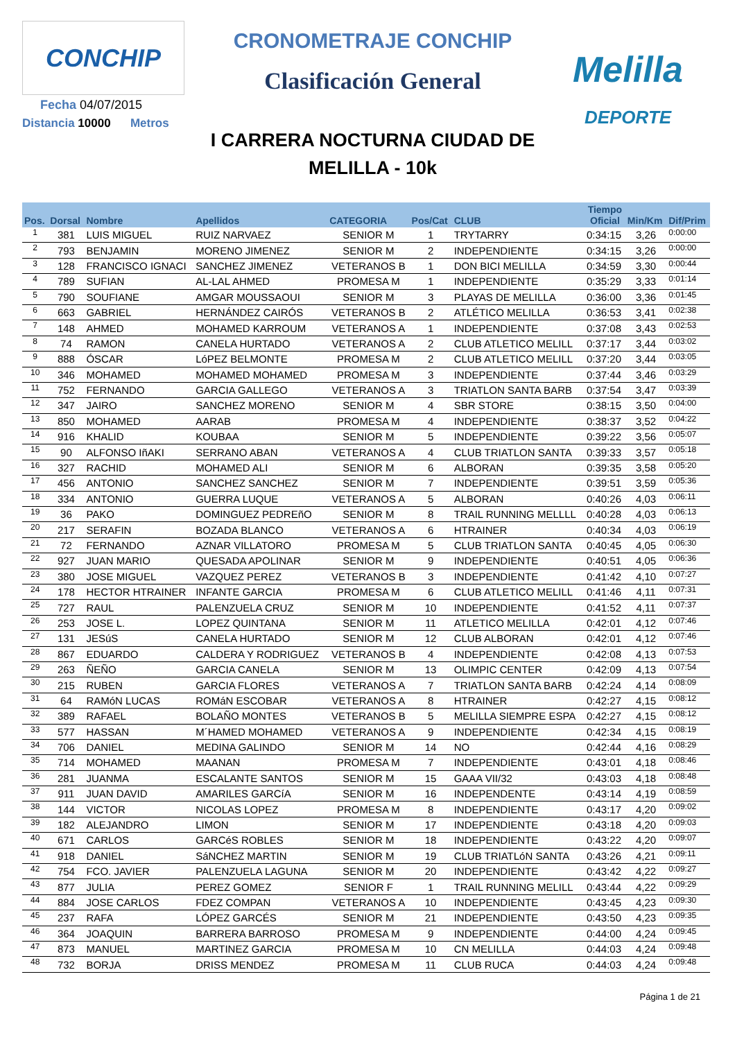CONCHIP
Fecha 04/07/2015
Distancia 10000 Metros
CRONOMETRAJE CONCHIP
Clasificación General
I CARRERA NOCTURNA CIUDAD DE
MELILLA - 10k
Melilla
DEPORTE
| Pos. | Dorsal | Nombre | Apellidos | CATEGORIA | Pos/Cat | CLUB | Tiempo Oficial | Min/Km | Dif/Prim |
| --- | --- | --- | --- | --- | --- | --- | --- | --- | --- |
| 1 | 381 | LUIS MIGUEL | RUIZ NARVAEZ | SENIOR M | 1 | TRYTARRY | 0:34:15 | 3,26 | 0:00:00 |
| 2 | 793 | BENJAMIN | MORENO JIMENEZ | SENIOR M | 2 | INDEPENDIENTE | 0:34:15 | 3,26 | 0:00:00 |
| 3 | 128 | FRANCISCO IGNACI | SANCHEZ JIMENEZ | VETERANOS B | 1 | DON BICI MELILLA | 0:34:59 | 3,30 | 0:00:44 |
| 4 | 789 | SUFIAN | AL-LAL AHMED | PROMESA M | 1 | INDEPENDIENTE | 0:35:29 | 3,33 | 0:01:14 |
| 5 | 790 | SOUFIANE | AMGAR MOUSSAOUI | SENIOR M | 3 | PLAYAS DE MELILLA | 0:36:00 | 3,36 | 0:01:45 |
| 6 | 663 | GABRIEL | HERNÁNDEZ CAIRÓS | VETERANOS B | 2 | ATLÉTICO MELILLA | 0:36:53 | 3,41 | 0:02:38 |
| 7 | 148 | AHMED | MOHAMED KARROUM | VETERANOS A | 1 | INDEPENDIENTE | 0:37:08 | 3,43 | 0:02:53 |
| 8 | 74 | RAMON | CANELA HURTADO | VETERANOS A | 2 | CLUB ATLETICO MELILL | 0:37:17 | 3,44 | 0:03:02 |
| 9 | 888 | ÓSCAR | LóPEZ BELMONTE | PROMESA M | 2 | CLUB ATLETICO MELILL | 0:37:20 | 3,44 | 0:03:05 |
| 10 | 346 | MOHAMED | MOHAMED MOHAMED | PROMESA M | 3 | INDEPENDIENTE | 0:37:44 | 3,46 | 0:03:29 |
| 11 | 752 | FERNANDO | GARCIA GALLEGO | VETERANOS A | 3 | TRIATLON SANTA BARB | 0:37:54 | 3,47 | 0:03:39 |
| 12 | 347 | JAIRO | SANCHEZ MORENO | SENIOR M | 4 | SBR STORE | 0:38:15 | 3,50 | 0:04:00 |
| 13 | 850 | MOHAMED | AARAB | PROMESA M | 4 | INDEPENDIENTE | 0:38:37 | 3,52 | 0:04:22 |
| 14 | 916 | KHALID | KOUBAA | SENIOR M | 5 | INDEPENDIENTE | 0:39:22 | 3,56 | 0:05:07 |
| 15 | 90 | ALFONSO IñAKI | SERRANO ABAN | VETERANOS A | 4 | CLUB TRIATLON SANTA | 0:39:33 | 3,57 | 0:05:18 |
| 16 | 327 | RACHID | MOHAMED ALI | SENIOR M | 6 | ALBORAN | 0:39:35 | 3,58 | 0:05:20 |
| 17 | 456 | ANTONIO | SANCHEZ SANCHEZ | SENIOR M | 7 | INDEPENDIENTE | 0:39:51 | 3,59 | 0:05:36 |
| 18 | 334 | ANTONIO | GUERRA LUQUE | VETERANOS A | 5 | ALBORAN | 0:40:26 | 4,03 | 0:06:11 |
| 19 | 36 | PAKO | DOMINGUEZ PEDREñO | SENIOR M | 8 | TRAIL RUNNING MELLLL | 0:40:28 | 4,03 | 0:06:13 |
| 20 | 217 | SERAFIN | BOZADA BLANCO | VETERANOS A | 6 | HTRAINER | 0:40:34 | 4,03 | 0:06:19 |
| 21 | 72 | FERNANDO | AZNAR VILLATORO | PROMESA M | 5 | CLUB TRIATLON SANTA | 0:40:45 | 4,05 | 0:06:30 |
| 22 | 927 | JUAN MARIO | QUESADA APOLINAR | SENIOR M | 9 | INDEPENDIENTE | 0:40:51 | 4,05 | 0:06:36 |
| 23 | 380 | JOSE MIGUEL | VAZQUEZ PEREZ | VETERANOS B | 3 | INDEPENDIENTE | 0:41:42 | 4,10 | 0:07:27 |
| 24 | 178 | HECTOR HTRAINER | INFANTE GARCIA | PROMESA M | 6 | CLUB ATLETICO MELILL | 0:41:46 | 4,11 | 0:07:31 |
| 25 | 727 | RAUL | PALENZUELA CRUZ | SENIOR M | 10 | INDEPENDIENTE | 0:41:52 | 4,11 | 0:07:37 |
| 26 | 253 | JOSE L. | LOPEZ QUINTANA | SENIOR M | 11 | ATLETICO MELILLA | 0:42:01 | 4,12 | 0:07:46 |
| 27 | 131 | JESúS | CANELA HURTADO | SENIOR M | 12 | CLUB ALBORAN | 0:42:01 | 4,12 | 0:07:46 |
| 28 | 867 | EDUARDO | CALDERA Y RODRIGUEZ | VETERANOS B | 4 | INDEPENDIENTE | 0:42:08 | 4,13 | 0:07:53 |
| 29 | 263 | ÑEÑO | GARCIA CANELA | SENIOR M | 13 | OLIMPIC CENTER | 0:42:09 | 4,13 | 0:07:54 |
| 30 | 215 | RUBEN | GARCIA FLORES | VETERANOS A | 7 | TRIATLON SANTA BARB | 0:42:24 | 4,14 | 0:08:09 |
| 31 | 64 | RAMóN LUCAS | ROMáN ESCOBAR | VETERANOS A | 8 | HTRAINER | 0:42:27 | 4,15 | 0:08:12 |
| 32 | 389 | RAFAEL | BOLAÑO MONTES | VETERANOS B | 5 | MELILLA SIEMPRE ESPA | 0:42:27 | 4,15 | 0:08:12 |
| 33 | 577 | HASSAN | M´HAMED MOHAMED | VETERANOS A | 9 | INDEPENDIENTE | 0:42:34 | 4,15 | 0:08:19 |
| 34 | 706 | DANIEL | MEDINA GALINDO | SENIOR M | 14 | NO | 0:42:44 | 4,16 | 0:08:29 |
| 35 | 714 | MOHAMED | MAANAN | PROMESA M | 7 | INDEPENDIENTE | 0:43:01 | 4,18 | 0:08:46 |
| 36 | 281 | JUANMA | ESCALANTE SANTOS | SENIOR M | 15 | GAAA VII/32 | 0:43:03 | 4,18 | 0:08:48 |
| 37 | 911 | JUAN DAVID | AMARILES GARCíA | SENIOR M | 16 | INDEPENDENTE | 0:43:14 | 4,19 | 0:08:59 |
| 38 | 144 | VICTOR | NICOLAS LOPEZ | PROMESA M | 8 | INDEPENDIENTE | 0:43:17 | 4,20 | 0:09:02 |
| 39 | 182 | ALEJANDRO | LIMON | SENIOR M | 17 | INDEPENDIENTE | 0:43:18 | 4,20 | 0:09:03 |
| 40 | 671 | CARLOS | GARCéS ROBLES | SENIOR M | 18 | INDEPENDIENTE | 0:43:22 | 4,20 | 0:09:07 |
| 41 | 918 | DANIEL | SáNCHEZ MARTIN | SENIOR M | 19 | CLUB TRIATLóN SANTA | 0:43:26 | 4,21 | 0:09:11 |
| 42 | 754 | FCO. JAVIER | PALENZUELA LAGUNA | SENIOR M | 20 | INDEPENDIENTE | 0:43:42 | 4,22 | 0:09:27 |
| 43 | 877 | JULIA | PEREZ GOMEZ | SENIOR F | 1 | TRAIL RUNNING MELILL | 0:43:44 | 4,22 | 0:09:29 |
| 44 | 884 | JOSE CARLOS | FDEZ COMPAN | VETERANOS A | 10 | INDEPENDIENTE | 0:43:45 | 4,23 | 0:09:30 |
| 45 | 237 | RAFA | LÓPEZ GARCÉS | SENIOR M | 21 | INDEPENDIENTE | 0:43:50 | 4,23 | 0:09:35 |
| 46 | 364 | JOAQUIN | BARRERA BARROSO | PROMESA M | 9 | INDEPENDIENTE | 0:44:00 | 4,24 | 0:09:45 |
| 47 | 873 | MANUEL | MARTINEZ GARCIA | PROMESA M | 10 | CN MELILLA | 0:44:03 | 4,24 | 0:09:48 |
| 48 | 732 | BORJA | DRISS MENDEZ | PROMESA M | 11 | CLUB RUCA | 0:44:03 | 4,24 | 0:09:48 |
Página 1 de 21